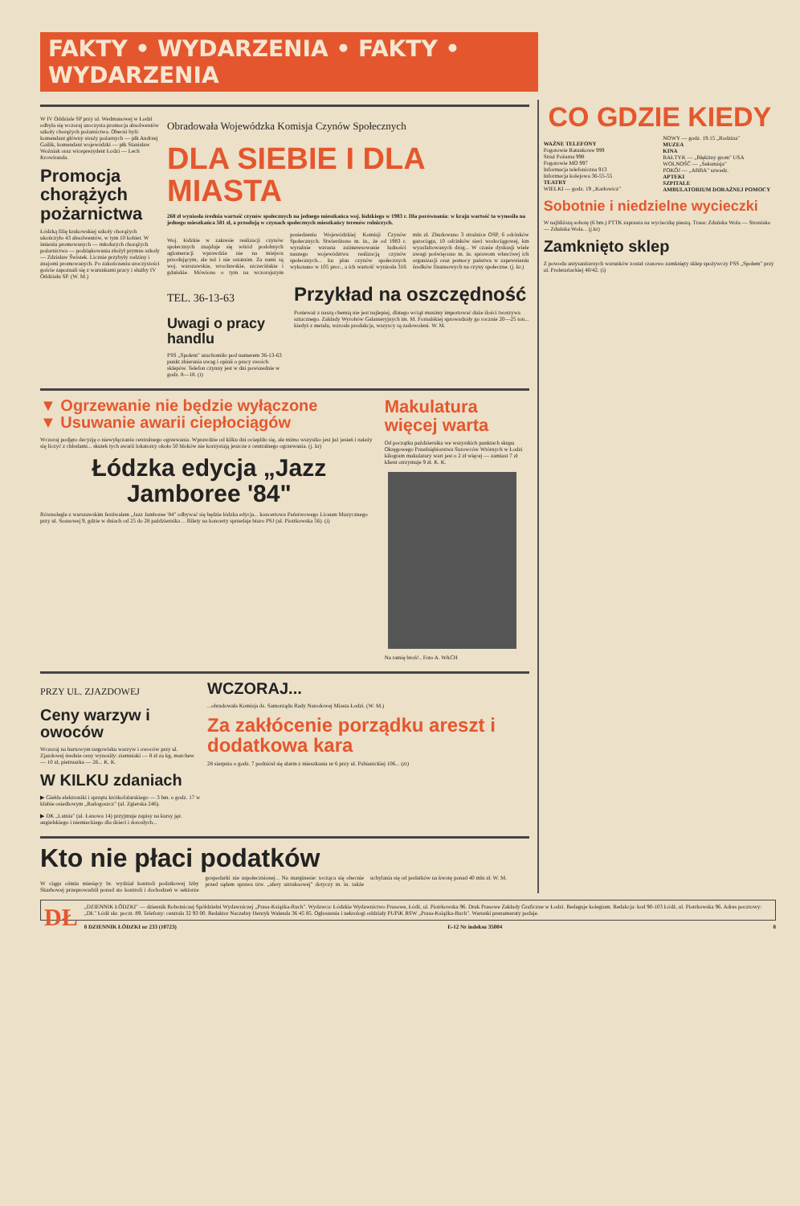FAKTY • WYDARZENIA • FAKTY • WYDARZENIA
W IV Oddziale SP przy ul. Wedmanowej w Łodzi odbyła się wczoraj uroczysta promocja absolwentów szkoły chorążych pożarnictwa. Obecni byli: komendant główny straży pożarnych — płk Andrzej Gailik, komendant wojewódzki — płk Stanisław Woźniak oraz wiceprezydent Łodzi — Lech Krowiranda.
Promocja chorążych pożarnictwa
Łódzką filię krakowskiej szkoły chorążych ukończyło 43 absolwentów, w tym 10 kobiet. W imieniu promowanych — młodszych chorążych pożarnictwa — podziękowania złożył prymus szkoły — Zdzisław Świstek. Licznie przybyły rodziny i znajomi promowanych. Po zakończeniu uroczystości goście zapoznali się z warunkami pracy i służby IV Oddziału SP. (W. M.)
Obradowała Wojewódzka Komisja Czynów Społecznych
DLA SIEBIE I DLA MIASTA
268 zł wyniosła średnia wartość czynów społecznych na jednego mieszkańca woj. łódzkiego w 1983 r. Dla porównania: w kraju wartość ta wynosiła na jednego mieszkańca 581 zł, a przodują w czynach społecznych mieszkańcy terenów rolniczych.
Woj. łódzkie w zakresie realizacji czynów społecznych znajduje się wśród podobnych aglomeracji wprawdzie nie na miejscu przodującym, ale też i nie ostatnim. Za nami są woj. warszawskie, wrocławskie, szczecińskie i gdańskie. Mówiono o tym na wczorajszym posiedzeniu Wojewódzkiej Komisji Czynów Społecznych. Stwierdzono m. in., że od 1983 r. wyraźnie wzrasta zainteresowanie ludności naszego województwa realizacją czynów społecznych... ku plan czynów społecznych wykonano w 105 proc., a ich wartość wyniosła 316 mln zł. Zbudowano 3 strażnice OSP, 6 odcinków gazociągu, 10 odcinków sieci wodociągowej, km wyasfaltowanych dróg... W czasie dyskusji wiele uwagi poświęcono m. in. sprawom własciwej ich organizacji oraz pomocy państwa w zapewnieniu środków finansowych na czyny społeczne. (j. kr.)
TEL. 36-13-63
Uwagi o pracy handlu
PSS „Społem" uruchomiło pod numerem 36-13-63 punkt zbierania uwag i opinii o pracy swoich sklepów. Telefon czynny jest w dni powszednie w godz. 8—18. (t)
Przykład na oszczędność
Ponieważ z naszą chemią nie jest najlepiej, dlatego wciąż musimy importować duże ilości tworzywa sztucznego. Zakłady Wyrobów Galanteryjnych im. M. Fornalskiej sprowadzały go rocznie 20—25 ton... kiedyś z metalu, wzrosła produkcja, wszyscy są zadowoleni. W. M.
▼ Ogrzewanie nie będzie wyłączone
▼ Usuwanie awarii ciepłociągów
Wczoraj podjęto decyzję o niewyłączaniu centralnego ogrzewania. Wprawdzie od kilku dni ociepliło się, ale mimo wszystko jest już jesień i należy się liczyć z chłodami... skutek tych awarii lokatorzy około 50 bloków nie korzystają jeszcze z centralnego ogrzewania. (j. kr)
Łódzka edycja „Jazz Jamboree '84"
Równolegle z warszawskim festiwalem „Jazz Jamboree '84" odbywać się będzie łódzka edycja... koncertowa Państwowego Liceum Muzycznego przy ul. Sosnowej 9, gdzie w dniach od 25 do 28 października ... Bilety na koncerty sprzedaje biuro PSJ (ul. Piotrkowska 56). (i)
Makulatura więcej warta
Od początku października we wszystkich punktach skupu Okręgowego Przedsiębiorstwa Surowców Wtórnych w Łodzi kilogram makulatury wart jest o 2 zł więcej — zamiast 7 zł klient otrzymuje 9 zł. K. K.
Na ramię broń!.. Foto A. WACH
PRZY UL. ZJAZDOWEJ
Ceny warzyw i owoców
Wczoraj na hurtowym targowisku warzyw i owoców przy ul. Zjazdowej średnie ceny wynosiły: ziemniaki — 8 zł za kg, marchew — 10 zł, pietruszka — 26... K. K.
W KILKU zdaniach
▶ Giełda elektroniki i sprzętu krótkofalarskiego — 3 bm. o godz. 17 w klubie osiedlowym „Radogoszcz" (ul. Zgierska 246).
▶ DK „Lutnia" (ul. Łanowa 14) przyjmuje zapisy na kursy jęz. angielskiego i niemieckiego dla dzieci i dorosłych...
WCZORAJ...
...obradowała Komisja ds. Samorządu Rady Narodowej Miasta Łodzi. (W. M.)
Za zakłócenie porządku areszt i dodatkowa kara
28 sierpnia o godz. 7 podniósł się alarm z mieszkania nr 6 przy ul. Pabianickiej 106... (zt)
Kto nie płaci podatków
W ciągu ośmiu miesięcy br. wydział kontroli podatkowej Izby Skarbowej przeprowadził ponad sto kontroli i dochodzeń w sektorze gospodarki nie uspołecznionej... Na marginesie: tocząca się obecnie przed sądem sprawa tzw. „afery sztruksowej" dotyczy m. in. także uchylania się od podatków na kwotę ponad 40 mln zł. W. M.
CO GDZIE KIEDY
WAŻNE TELEFONY
Pogotowie Ratunkowe 999
Straż Pożarna 998
Pogotowie MO 997
Informacja telefoniczna 913
Informacja kolejowa 36-55-55
TEATRY
WIELKI — godz. 19 „Karłowicz"
NOWY — godz. 19.15 „Rodzina"
MUZEA
KINA
BAŁTYK — „Błękitny grom" USA
WOLNOŚĆ — „Seksmisja"
POKÓJ — „ABBA" szwedz.
APTEKI
SZPITALE
AMBULATORIUM DORAŹNEJ POMOCY
Sobotnie i niedzielne wycieczki
W najbliższą sobotę (6 bm.) PTTK zaprasza na wycieczkę pieszą. Trasa: Zduńska Wola — Stronisko — Zduńska Wola... (j.kr)
Zamknięto sklep
Z powodu antysanitarnych warunków został czasowo zamknięty sklep spożywczy PSS „Społem" przy ul. Proletariackiej 40/42. (i)
DŁ „DZIENNIK ŁÓDZKI" — dziennik Robotniczej Spółdzielni Wydawniczej „Prasa-Książka-Ruch". Wydawca: Łódzkie Wydawnictwo Prasowe, Łódź, ul. Piotrkowska 96. Druk Prasowe Zakłady Graficzne w Łodzi. Redaguje kolegium. Redakcja: kod 90-103 Łódź, ul. Piotrkowska 96. Adres pocztowy: „DŁ" Łódź skr. poczt. 89. Telefony: centrala 32 93 00. Redaktor Naczelny Henryk Walenda 36 45 85. Ogłoszenia i nekrologi oddziały PUPiK RSW „Prasa-Książka-Ruch". Warunki prenumeraty podaje.
8 DZIENNIK ŁÓDZKI nr 233 (10723) E-12 Nr indeksu 35004 8